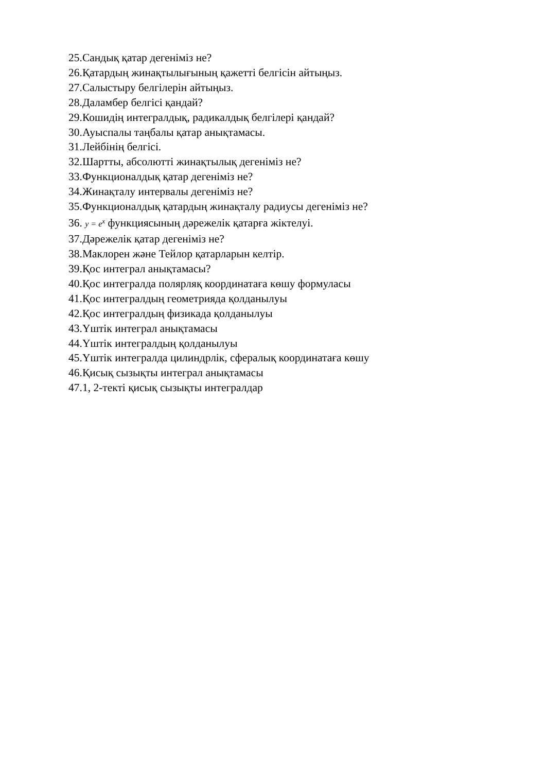25.Сандық қатар дегеніміз не?
26.Қатардың жинақтылығының қажетті белгісін айтыңыз.
27.Салыстыру белгілерін айтыңыз.
28.Даламбер белгісі қандай?
29.Кошидің интегралдық, радикалдық белгілері қандай?
30.Ауыспалы таңбалы қатар анықтамасы.
31.Лейбінің белгісі.
32.Шартты, абсолютті жинақтылық дегеніміз не?
33.Функционалдық қатар дегеніміз не?
34.Жинақталу интервалы дегеніміз не?
35.Функционалдық қатардың жинақталу радиусы дегеніміз не?
36. y = e<sup>x</sup> функциясының дәрежелік қатарға жіктелуі.
37.Дәрежелік қатар дегеніміз не?
38.Маклорен және Тейлор қатарларын келтір.
39.Қос интеграл анықтамасы?
40.Қос интегралда полярляқ координатаға көшу формуласы
41.Қос интегралдың геометрияда қолданылуы
42.Қос интегралдың физикада қолданылуы
43.Үштік интеграл анықтамасы
44.Үштік интегралдың қолданылуы
45.Үштік интегралда цилиндрлік, сфералық координатаға көшу
46.Қисық сызықты интеграл анықтамасы
47.1, 2-текті қисық сызықты интегралдар